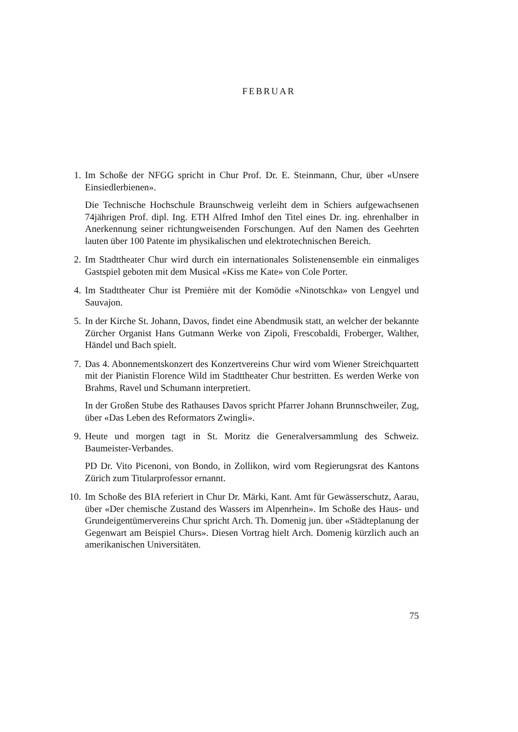FEBRUAR
1. Im Schoße der NFGG spricht in Chur Prof. Dr. E. Steinmann, Chur, über «Unsere Einsiedlerbienen».
Die Technische Hochschule Braunschweig verleiht dem in Schiers aufgewachsenen 74jährigen Prof. dipl. Ing. ETH Alfred Imhof den Titel eines Dr. ing. ehrenhalber in Anerkennung seiner richtungweisenden Forschungen. Auf den Namen des Geehrten lauten über 100 Patente im physikalischen und elektrotechnischen Bereich.
2. Im Stadttheater Chur wird durch ein internationales Solistenensemble ein einmaliges Gastspiel geboten mit dem Musical «Kiss me Kate» von Cole Porter.
4. Im Stadttheater Chur ist Première mit der Komödie «Ninotschka» von Lengyel und Sauvajon.
5. In der Kirche St. Johann, Davos, findet eine Abendmusik statt, an welcher der bekannte Zürcher Organist Hans Gutmann Werke von Zipoli, Frescobaldi, Froberger, Walther, Händel und Bach spielt.
7. Das 4. Abonnementskonzert des Konzertvereins Chur wird vom Wiener Streichquartett mit der Pianistin Florence Wild im Stadttheater Chur bestritten. Es werden Werke von Brahms, Ravel und Schumann interpretiert.
In der Großen Stube des Rathauses Davos spricht Pfarrer Johann Brunnschweiler, Zug, über «Das Leben des Reformators Zwingli».
9. Heute und morgen tagt in St. Moritz die Generalversammlung des Schweiz. Baumeister-Verbandes.
PD Dr. Vito Picenoni, von Bondo, in Zollikon, wird vom Regierungsrat des Kantons Zürich zum Titularprofessor ernannt.
10. Im Schoße des BIA referiert in Chur Dr. Märki, Kant. Amt für Gewässerschutz, Aarau, über «Der chemische Zustand des Wassers im Alpenrhein». Im Schoße des Haus- und Grundeigentümervereins Chur spricht Arch. Th. Domenig jun. über «Städteplanung der Gegenwart am Beispiel Churs». Diesen Vortrag hielt Arch. Domenig kürzlich auch an amerikanischen Universitäten.
75